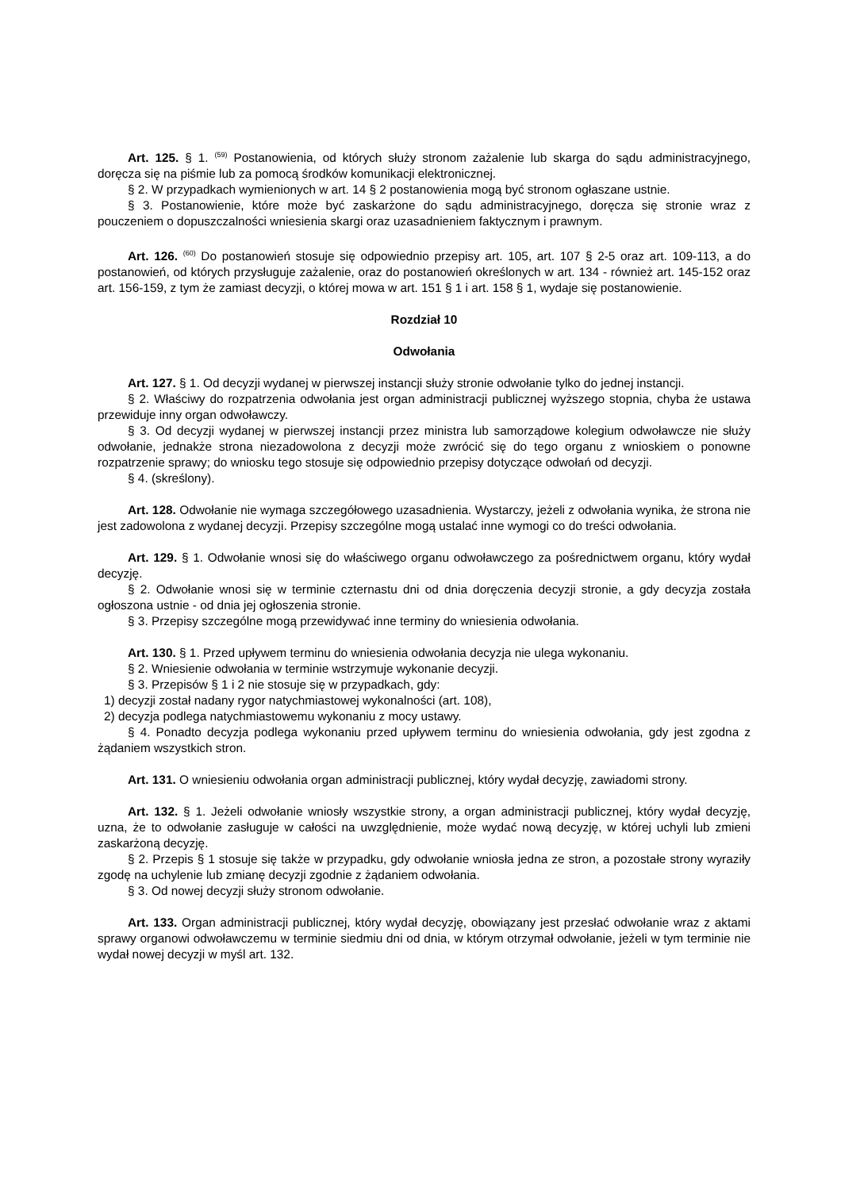Art. 125. § 1. <sup>(59)</sup> Postanowienia, od których służy stronom zażalenie lub skarga do sądu administracyjnego, doręcza się na piśmie lub za pomocą środków komunikacji elektronicznej.
§ 2. W przypadkach wymienionych w art. 14 § 2 postanowienia mogą być stronom ogłaszane ustnie.
§ 3. Postanowienie, które może być zaskarżone do sądu administracyjnego, doręcza się stronie wraz z pouczeniem o dopuszczalności wniesienia skargi oraz uzasadnieniem faktycznym i prawnym.
Art. 126. <sup>(60)</sup> Do postanowień stosuje się odpowiednio przepisy art. 105, art. 107 § 2-5 oraz art. 109-113, a do postanowień, od których przysługuje zażalenie, oraz do postanowień określonych w art. 134 - również art. 145-152 oraz art. 156-159, z tym że zamiast decyzji, o której mowa w art. 151 § 1 i art. 158 § 1, wydaje się postanowienie.
Rozdział 10
Odwołania
Art. 127. § 1. Od decyzji wydanej w pierwszej instancji służy stronie odwołanie tylko do jednej instancji.
§ 2. Właściwy do rozpatrzenia odwołania jest organ administracji publicznej wyższego stopnia, chyba że ustawa przewiduje inny organ odwoławczy.
§ 3. Od decyzji wydanej w pierwszej instancji przez ministra lub samorządowe kolegium odwoławcze nie służy odwołanie, jednakże strona niezadowolona z decyzji może zwrócić się do tego organu z wnioskiem o ponowne rozpatrzenie sprawy; do wniosku tego stosuje się odpowiednio przepisy dotyczące odwołań od decyzji.
§ 4. (skreślony).
Art. 128. Odwołanie nie wymaga szczegółowego uzasadnienia. Wystarczy, jeżeli z odwołania wynika, że strona nie jest zadowolona z wydanej decyzji. Przepisy szczególne mogą ustalać inne wymogi co do treści odwołania.
Art. 129. § 1. Odwołanie wnosi się do właściwego organu odwoławczego za pośrednictwem organu, który wydał decyzję.
§ 2. Odwołanie wnosi się w terminie czternastu dni od dnia doręczenia decyzji stronie, a gdy decyzja została ogłoszona ustnie - od dnia jej ogłoszenia stronie.
§ 3. Przepisy szczególne mogą przewidywać inne terminy do wniesienia odwołania.
Art. 130. § 1. Przed upływem terminu do wniesienia odwołania decyzja nie ulega wykonaniu.
§ 2. Wniesienie odwołania w terminie wstrzymuje wykonanie decyzji.
§ 3. Przepisów § 1 i 2 nie stosuje się w przypadkach, gdy:
1) decyzji został nadany rygor natychmiastowej wykonalności (art. 108),
2) decyzja podlega natychmiastowemu wykonaniu z mocy ustawy.
§ 4. Ponadto decyzja podlega wykonaniu przed upływem terminu do wniesienia odwołania, gdy jest zgodna z żądaniem wszystkich stron.
Art. 131. O wniesieniu odwołania organ administracji publicznej, który wydał decyzję, zawiadomi strony.
Art. 132. § 1. Jeżeli odwołanie wniosły wszystkie strony, a organ administracji publicznej, który wydał decyzję, uzna, że to odwołanie zasługuje w całości na uwzględnienie, może wydać nową decyzję, w której uchyli lub zmieni zaskarżoną decyzję.
§ 2. Przepis § 1 stosuje się także w przypadku, gdy odwołanie wniosła jedna ze stron, a pozostałe strony wyraziły zgodę na uchylenie lub zmianę decyzji zgodnie z żądaniem odwołania.
§ 3. Od nowej decyzji służy stronom odwołanie.
Art. 133. Organ administracji publicznej, który wydał decyzję, obowiązany jest przesłać odwołanie wraz z aktami sprawy organowi odwoławczemu w terminie siedmiu dni od dnia, w którym otrzymał odwołanie, jeżeli w tym terminie nie wydał nowej decyzji w myśl art. 132.